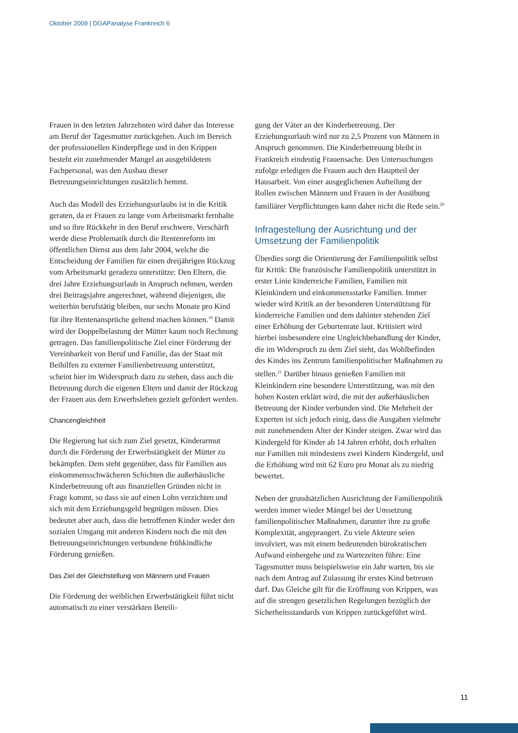Oktober 2009 | DGAPanalyse Frankreich 6
Frauen in den letzten Jahrzehnten wird daher das Interesse am Beruf der Tagesmutter zurückgehen. Auch im Bereich der professionellen Kinderpflege und in den Krippen besteht ein zunehmender Mangel an ausgebildetem Fachpersonal, was den Ausbau dieser Betreuungseinrichtungen zusätzlich hemmt.
Auch das Modell des Erziehungsurlaubs ist in die Kritik geraten, da er Frauen zu lange vom Arbeitsmarkt fernhalte und so ihre Rückkehr in den Beruf erschwere. Verschärft werde diese Problematik durch die Rentenreform im öffentlichen Dienst aus dem Jahr 2004, welche die Entscheidung der Familien für einen dreijährigen Rückzug vom Arbeitsmarkt geradezu unterstütze: Den Eltern, die drei Jahre Erziehungsurlaub in Anspruch nehmen, werden drei Beitragsjahre angerechnet, während diejenigen, die weiterhin berufstätig bleiben, nur sechs Monate pro Kind für ihre Rentenansprüche geltend machen können.<sup>19</sup> Damit wird der Doppelbelastung der Mütter kaum noch Rechnung getragen. Das familienpolitische Ziel einer Förderung der Vereinbarkeit von Beruf und Familie, das der Staat mit Beihilfen zu externer Familienbetreuung unterstützt, scheint hier im Widerspruch dazu zu stehen, dass auch die Betreuung durch die eigenen Eltern und damit der Rückzug der Frauen aus dem Erwerbsleben gezielt gefördert werden.
Chancengleichheit
Die Regierung hat sich zum Ziel gesetzt, Kinderarmut durch die Förderung der Erwerbstätigkeit der Mütter zu bekämpfen. Dem steht gegenüber, dass für Familien aus einkommensschwächeren Schichten die außerhäusliche Kinderbetreuung oft aus finanziellen Gründen nicht in Frage kommt, so dass sie auf einen Lohn verzichten und sich mit dem Erziehungsgeld begnügen müssen. Dies bedeutet aber auch, dass die betroffenen Kinder weder den sozialen Umgang mit anderen Kindern noch die mit den Betreuungseinrichtungen verbundene frühkindliche Förderung genießen.
Das Ziel der Gleichstellung von Männern und Frauen
Die Förderung der weiblichen Erwerbstätigkeit führt nicht automatisch zu einer verstärkten Beteili-
gung der Väter an der Kinderbetreuung. Der Erziehungsurlaub wird nur zu 2,5 Prozent von Männern in Anspruch genommen. Die Kinderbetreuung bleibt in Frankreich eindeutig Frauensache. Den Untersuchungen zufolge erledigen die Frauen auch den Hauptteil der Hausarbeit. Von einer ausgeglichenen Aufteilung der Rollen zwischen Männern und Frauen in der Ausübung familiärer Verpflichtungen kann daher nicht die Rede sein.<sup>20</sup>
Infragestellung der Ausrichtung und der Umsetzung der Familienpolitik
Überdies sorgt die Orientierung der Familienpolitik selbst für Kritik: Die französische Familienpolitik unterstützt in erster Linie kinderreiche Familien, Familien mit Kleinkindern und einkommensstarke Familien. Immer wieder wird Kritik an der besonderen Unterstützung für kinderreiche Familien und dem dahinter stehenden Ziel einer Erhöhung der Geburtenrate laut. Kritisiert wird hierbei insbesondere eine Ungleichbehandlung der Kinder, die im Widerspruch zu dem Ziel steht, das Wohlbefinden des Kindes ins Zentrum familienpolitischer Maßnahmen zu stellen.<sup>21</sup> Darüber hinaus genießen Familien mit Kleinkindern eine besondere Unterstützung, was mit den hohen Kosten erklärt wird, die mit der außerhäuslichen Betreuung der Kinder verbunden sind. Die Mehrheit der Experten ist sich jedoch einig, dass die Ausgaben vielmehr mit zunehmendem Alter der Kinder steigen. Zwar wird das Kindergeld für Kinder ab 14 Jahren erhöht, doch erhalten nur Familien mit mindestens zwei Kindern Kindergeld, und die Erhöhung wird mit 62 Euro pro Monat als zu niedrig bewertet.
Neben der grundsätzlichen Ausrichtung der Familienpolitik werden immer wieder Mängel bei der Umsetzung familienpolitischer Maßnahmen, darunter ihre zu große Komplexität, angeprangert. Zu viele Akteure seien involviert, was mit einem bedeutenden bürokratischen Aufwand einhergehe und zu Wartezeiten führe: Eine Tagesmutter muss beispielsweise ein Jahr warten, bis sie nach dem Antrag auf Zulassung ihr erstes Kind betreuen darf. Das Gleiche gilt für die Eröffnung von Krippen, was auf die strengen gesetzlichen Regelungen bezüglich der Sicherheitsstandards von Krippen zurückgeführt wird.
11